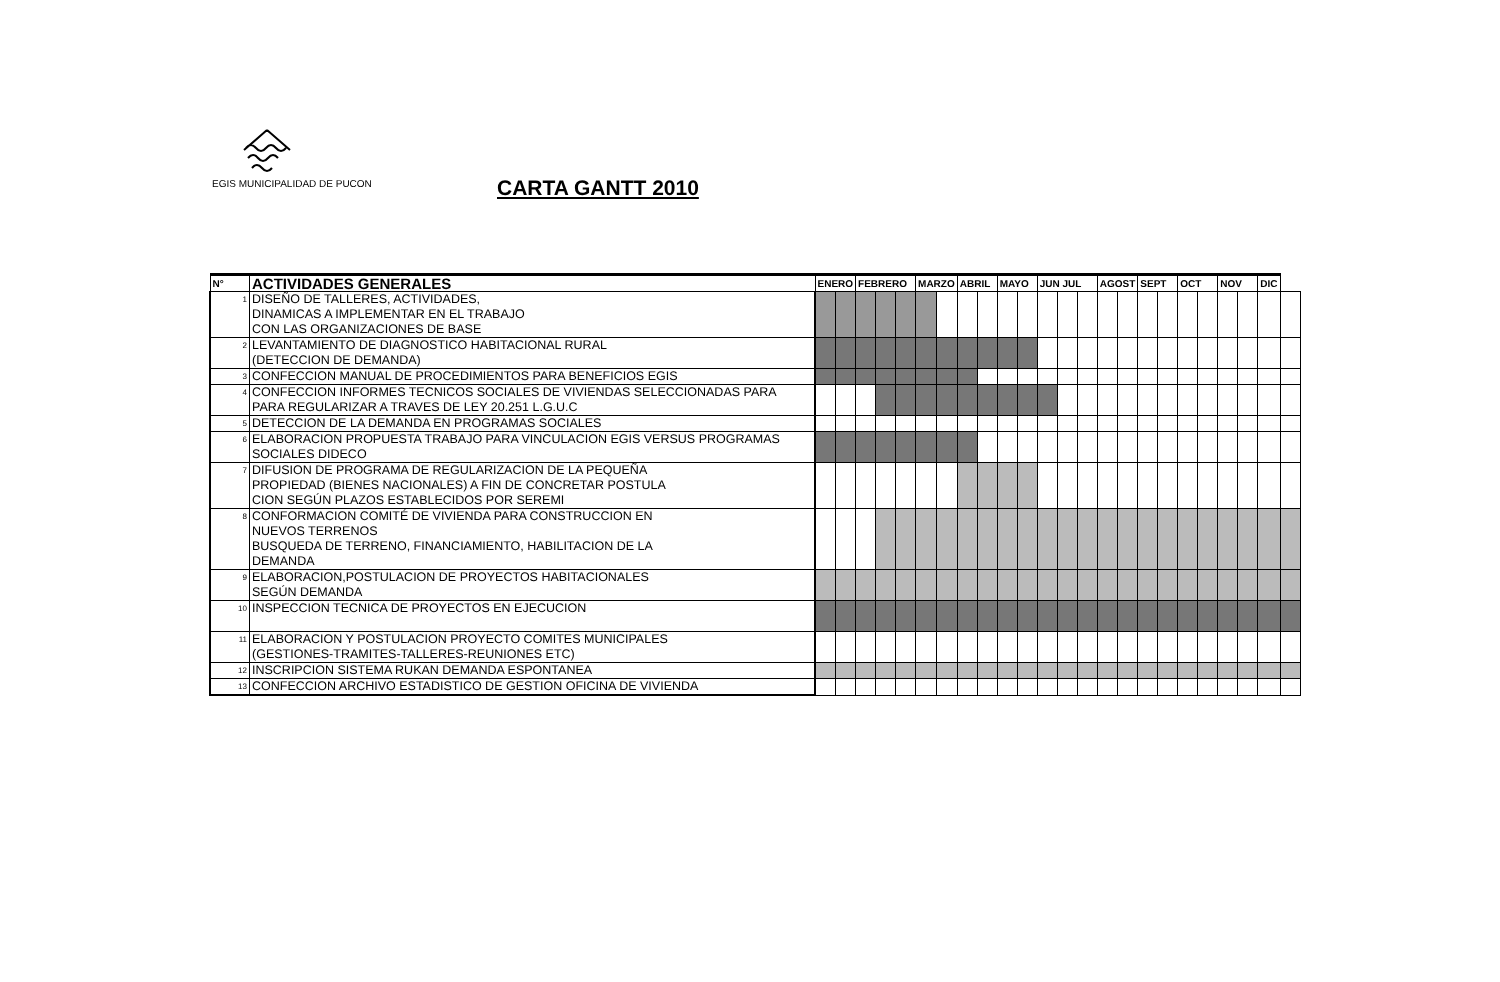EGIS MUNICIPALIDAD DE PUCON
CARTA GANTT 2010
| N° | ACTIVIDADES GENERALES | ENERO | | FEBRERO | | | MARZO | | ABRIL | | MAYO | | JUN JUL | | | AGOST | | SEPT | | OCT | | NOV | | DIC | |
| --- | --- | --- | --- | --- | --- | --- | --- | --- | --- | --- | --- | --- | --- | --- | --- | --- | --- | --- | --- | --- | --- | --- | --- | --- | --- |
| 1 | DISEÑO DE TALLERES, ACTIVIDADES, DINAMICAS A IMPLEMENTAR EN EL TRABAJO CON LAS ORGANIZACIONES DE BASE | | | | | | | | | | | | | | | | | | | | | | | | |
| 2 | LEVANTAMIENTO DE DIAGNOSTICO HABITACIONAL RURAL (DETECCION DE DEMANDA) | | | | | | | | | | | | | | | | | | | | | | | | |
| 3 | CONFECCION MANUAL DE PROCEDIMIENTOS PARA BENEFICIOS EGIS | | | | | | | | | | | | | | | | | | | | | | | | |
| 4 | CONFECCION INFORMES TECNICOS SOCIALES DE VIVIENDAS SELECCIONADAS PARA PARA REGULARIZAR A TRAVES DE LEY 20.251 L.G.U.C | | | | | | | | | | | | | | | | | | | | | | | | |
| 5 | DETECCION DE LA DEMANDA EN PROGRAMAS SOCIALES | | | | | | | | | | | | | | | | | | | | | | | | |
| 6 | ELABORACION PROPUESTA TRABAJO PARA VINCULACION EGIS VERSUS PROGRAMAS SOCIALES DIDECO | | | | | | | | | | | | | | | | | | | | | | | | |
| 7 | DIFUSION DE PROGRAMA DE REGULARIZACION DE LA PEQUEÑA PROPIEDAD (BIENES NACIONALES) A FIN DE CONCRETAR POSTULA CION SEGÚN PLAZOS ESTABLECIDOS POR SEREMI | | | | | | | | | | | | | | | | | | | | | | | | |
| 8 | CONFORMACION COMITÉ DE VIVIENDA PARA CONSTRUCCION EN NUEVOS TERRENOS BUSQUEDA DE TERRENO, FINANCIAMIENTO, HABILITACION DE LA DEMANDA | | | | | | | | | | | | | | | | | | | | | | | | |
| 9 | ELABORACION,POSTULACION DE PROYECTOS HABITACIONALES SEGÚN DEMANDA | | | | | | | | | | | | | | | | | | | | | | | | |
| 10 | INSPECCION TECNICA DE PROYECTOS EN EJECUCION | | | | | | | | | | | | | | | | | | | | | | | | |
| 11 | ELABORACION Y POSTULACION PROYECTO COMITES MUNICIPALES (GESTIONES-TRAMITES-TALLERES-REUNIONES ETC) | | | | | | | | | | | | | | | | | | | | | | | | |
| 12 | INSCRIPCION SISTEMA RUKAN DEMANDA ESPONTANEA | | | | | | | | | | | | | | | | | | | | | | | | |
| 13 | CONFECCION ARCHIVO ESTADISTICO DE GESTION OFICINA DE VIVIENDA | | | | | | | | | | | | | | | | | | | | | | | | |